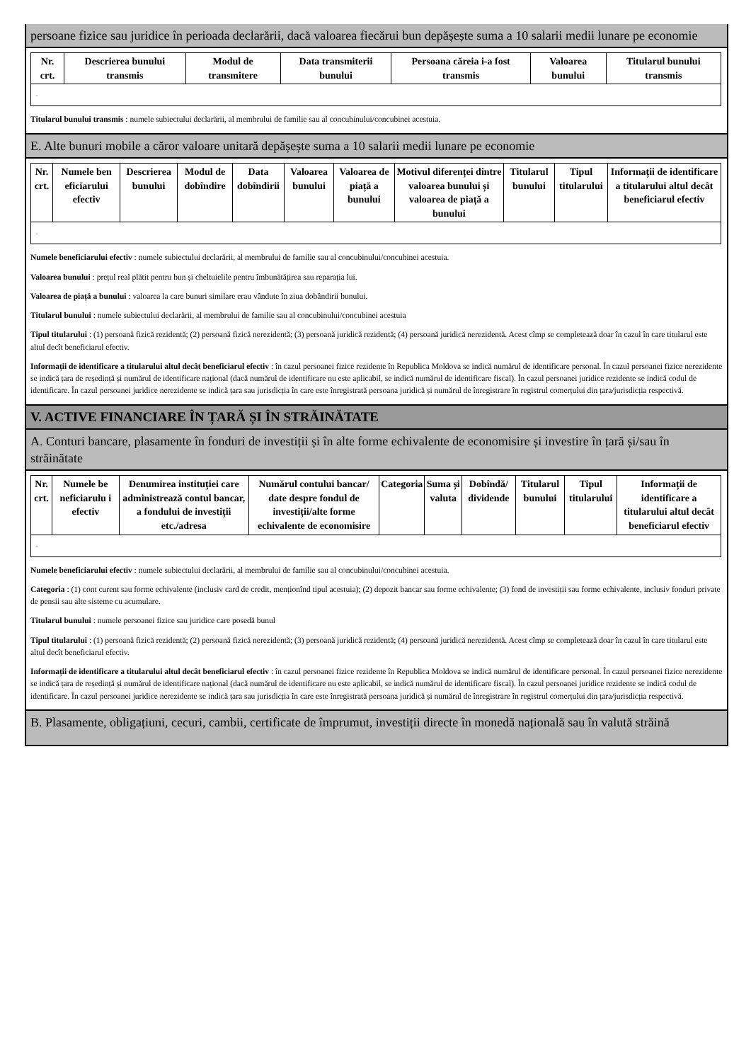persoane fizice sau juridice în perioada declarării, dacă valoarea fiecărui bun depășește suma a 10 salarii medii lunare pe economie
| Nr. crt. | Descrierea bunului transmis | Modul de transmitere | Data transmiterii bunului | Persoana căreia i-a fost transmis | Valoarea bunului | Titularul bunului transmis |
| --- | --- | --- | --- | --- | --- | --- |
| - | | | | | | |
Titularul bunului transmis : numele subiectului declarării, al membrului de familie sau al concubinului/concubinei acestuia.
E. Alte bunuri mobile a căror valoare unitară depășește suma a 10 salarii medii lunare pe economie
| Nr. crt. | Numele ben eficiarului efectiv | Descrierea bunului | Modul de dobîndire | Data dobîndirii | Valoarea bunului | Valoarea de piață a bunului | Motivul diferenței dintre valoarea bunului și valoarea de piață a bunului | Titularul bunului | Tipul titularului | Informații de identificare a titularului altul decât beneficiarul efectiv |
| --- | --- | --- | --- | --- | --- | --- | --- | --- | --- | --- |
| - | | | | | | | | | | |
Numele beneficiarului efectiv : numele subiectului declarării, al membrului de familie sau al concubinului/concubinei acestuia.
Valoarea bunului : prețul real plătit pentru bun și cheltuielile pentru îmbunătățirea sau reparația lui.
Valoarea de piață a bunului : valoarea la care bunuri similare erau vândute în ziua dobândirii bunului.
Titularul bunului : numele subiectului declarării, al membrului de familie sau al concubinului/concubinei acestuia
Tipul titularului : (1) persoană fizică rezidentă; (2) persoană fizică nerezidentă; (3) persoană juridică rezidentă; (4) persoană juridică nerezidentă. Acest cîmp se completează doar în cazul în care titularul este altul decît beneficiarul efectiv.
Informații de identificare a titularului altul decât beneficiarul efectiv : în cazul persoanei fizice rezidente în Republica Moldova se indică numărul de identificare personal. În cazul persoanei fizice nerezidente se indică țara de reședință și numărul de identificare național (dacă numărul de identificare nu este aplicabil, se indică numărul de identificare fiscal). În cazul persoanei juridice rezidente se indică codul de identificare. În cazul persoanei juridice nerezidente se indică țara sau jurisdicția în care este înregistrată persoana juridică și numărul de înregistrare în registrul comerțului din țara/jurisdicția respectivă.
V. ACTIVE FINANCIARE ÎN ȚARĂ ȘI ÎN STRĂINĂTATE
A. Conturi bancare, plasamente în fonduri de investiții și în alte forme echivalente de economisire și investire în țară și/sau în străinătate
| Nr. crt. | Numele be neficiarulu i efectiv | Denumirea instituției care administrează contul bancar, a fondului de investiții etc./adresa | Numărul contului bancar/ date despre fondul de investiții/alte forme echivalente de economisire | Categoria | Suma și valuta | Dobîndă/ dividende | Titularul bunului | Tipul titularului | Informații de identificare a titularului altul decât beneficiarul efectiv |
| --- | --- | --- | --- | --- | --- | --- | --- | --- | --- |
| - | | | | | | | | | |
Numele beneficiarului efectiv : numele subiectului declarării, al membrului de familie sau al concubinului/concubinei acestuia.
Categoria : (1) cont curent sau forme echivalente (inclusiv card de credit, menționînd tipul acestuia); (2) depozit bancar sau forme echivalente; (3) fond de investiții sau forme echivalente, inclusiv fonduri private de pensii sau alte sisteme cu acumulare.
Titularul bunului : numele persoanei fizice sau juridice care posedă bunul
Tipul titularului : (1) persoană fizică rezidentă; (2) persoană fizică nerezidentă; (3) persoană juridică rezidentă; (4) persoană juridică nerezidentă. Acest cîmp se completează doar în cazul în care titularul este altul decît beneficiarul efectiv.
Informații de identificare a titularului altul decât beneficiarul efectiv : în cazul persoanei fizice rezidente în Republica Moldova se indică numărul de identificare personal. În cazul persoanei fizice nerezidente se indică țara de reședință și numărul de identificare național (dacă numărul de identificare nu este aplicabil, se indică numărul de identificare fiscal). În cazul persoanei juridice rezidente se indică codul de identificare. În cazul persoanei juridice nerezidente se indică țara sau jurisdicția în care este înregistrată persoana juridică și numărul de înregistrare în registrul comerțului din țara/jurisdicția respectivă.
B. Plasamente, obligațiuni, cecuri, cambii, certificate de împrumut, investiții directe în monedă națională sau în valută străină